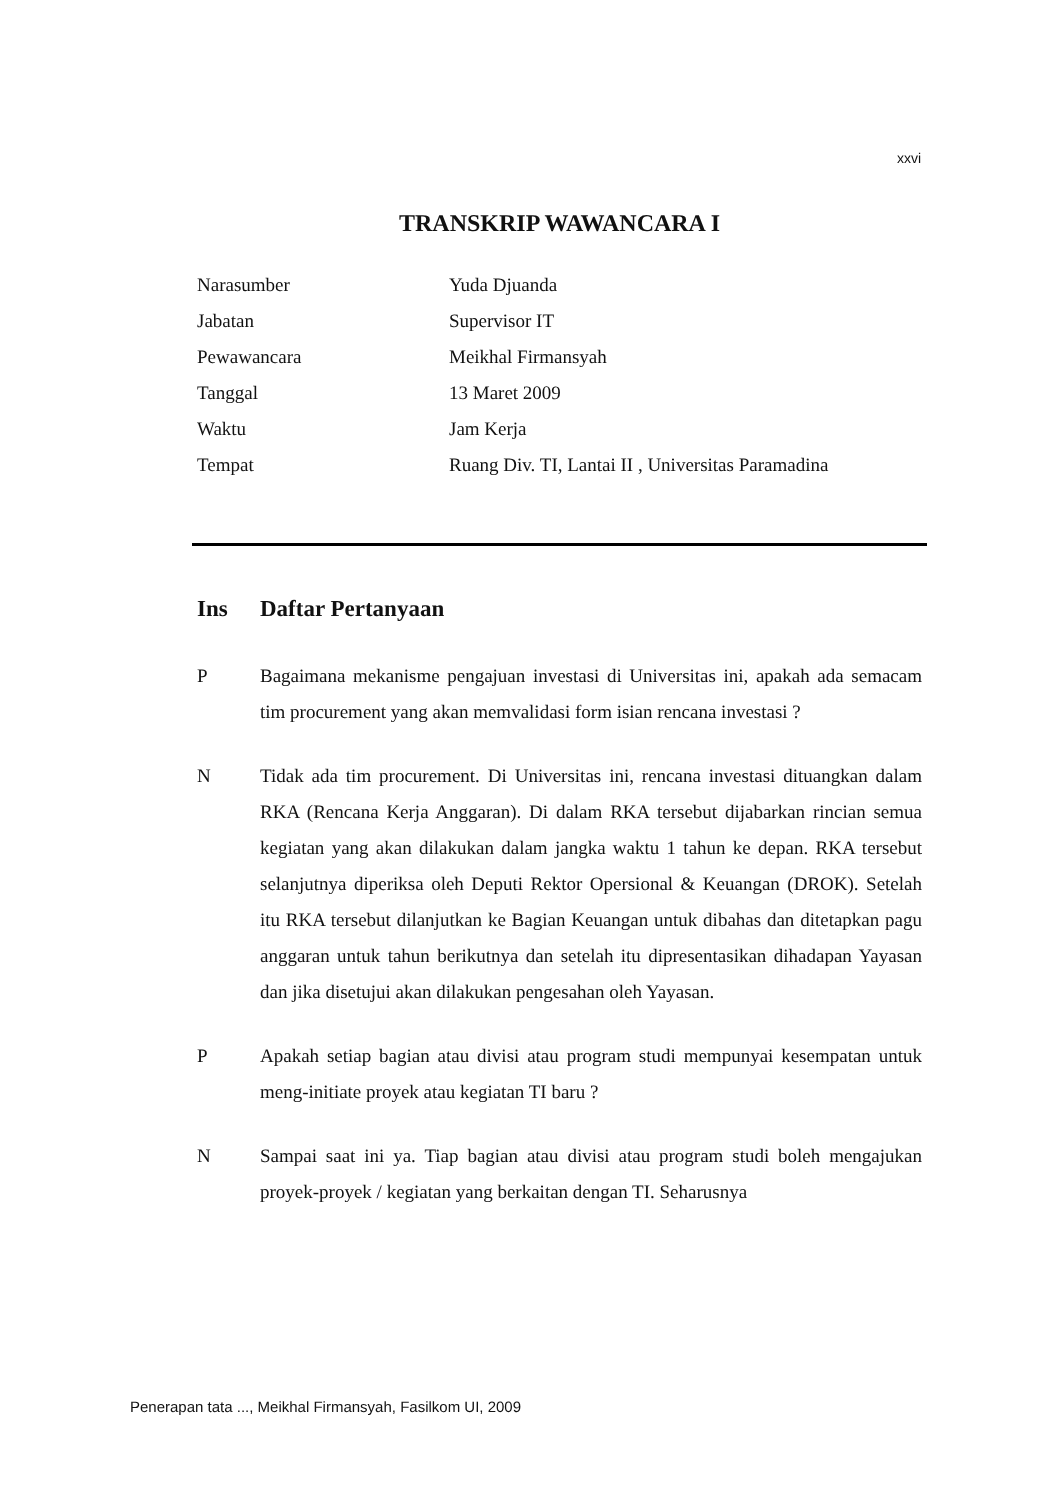xxvi
TRANSKRIP WAWANCARA I
| Narasumber | Yuda Djuanda |
| Jabatan | Supervisor IT |
| Pewawancara | Meikhal Firmansyah |
| Tanggal | 13 Maret 2009 |
| Waktu | Jam Kerja |
| Tempat | Ruang Div. TI, Lantai II , Universitas Paramadina |
Ins Daftar Pertanyaan
P Bagaimana mekanisme pengajuan investasi di Universitas ini, apakah ada semacam tim procurement yang akan memvalidasi form isian rencana investasi ?
N Tidak ada tim procurement. Di Universitas ini, rencana investasi dituangkan dalam RKA (Rencana Kerja Anggaran). Di dalam RKA tersebut dijabarkan rincian semua kegiatan yang akan dilakukan dalam jangka waktu 1 tahun ke depan. RKA tersebut selanjutnya diperiksa oleh Deputi Rektor Opersional & Keuangan (DROK). Setelah itu RKA tersebut dilanjutkan ke Bagian Keuangan untuk dibahas dan ditetapkan pagu anggaran untuk tahun berikutnya dan setelah itu dipresentasikan dihadapan Yayasan dan jika disetujui akan dilakukan pengesahan oleh Yayasan.
P Apakah setiap bagian atau divisi atau program studi mempunyai kesempatan untuk meng-initiate proyek atau kegiatan TI baru ?
N Sampai saat ini ya. Tiap bagian atau divisi atau program studi boleh mengajukan proyek-proyek / kegiatan yang berkaitan dengan TI. Seharusnya
Penerapan tata ..., Meikhal Firmansyah, Fasilkom UI, 2009